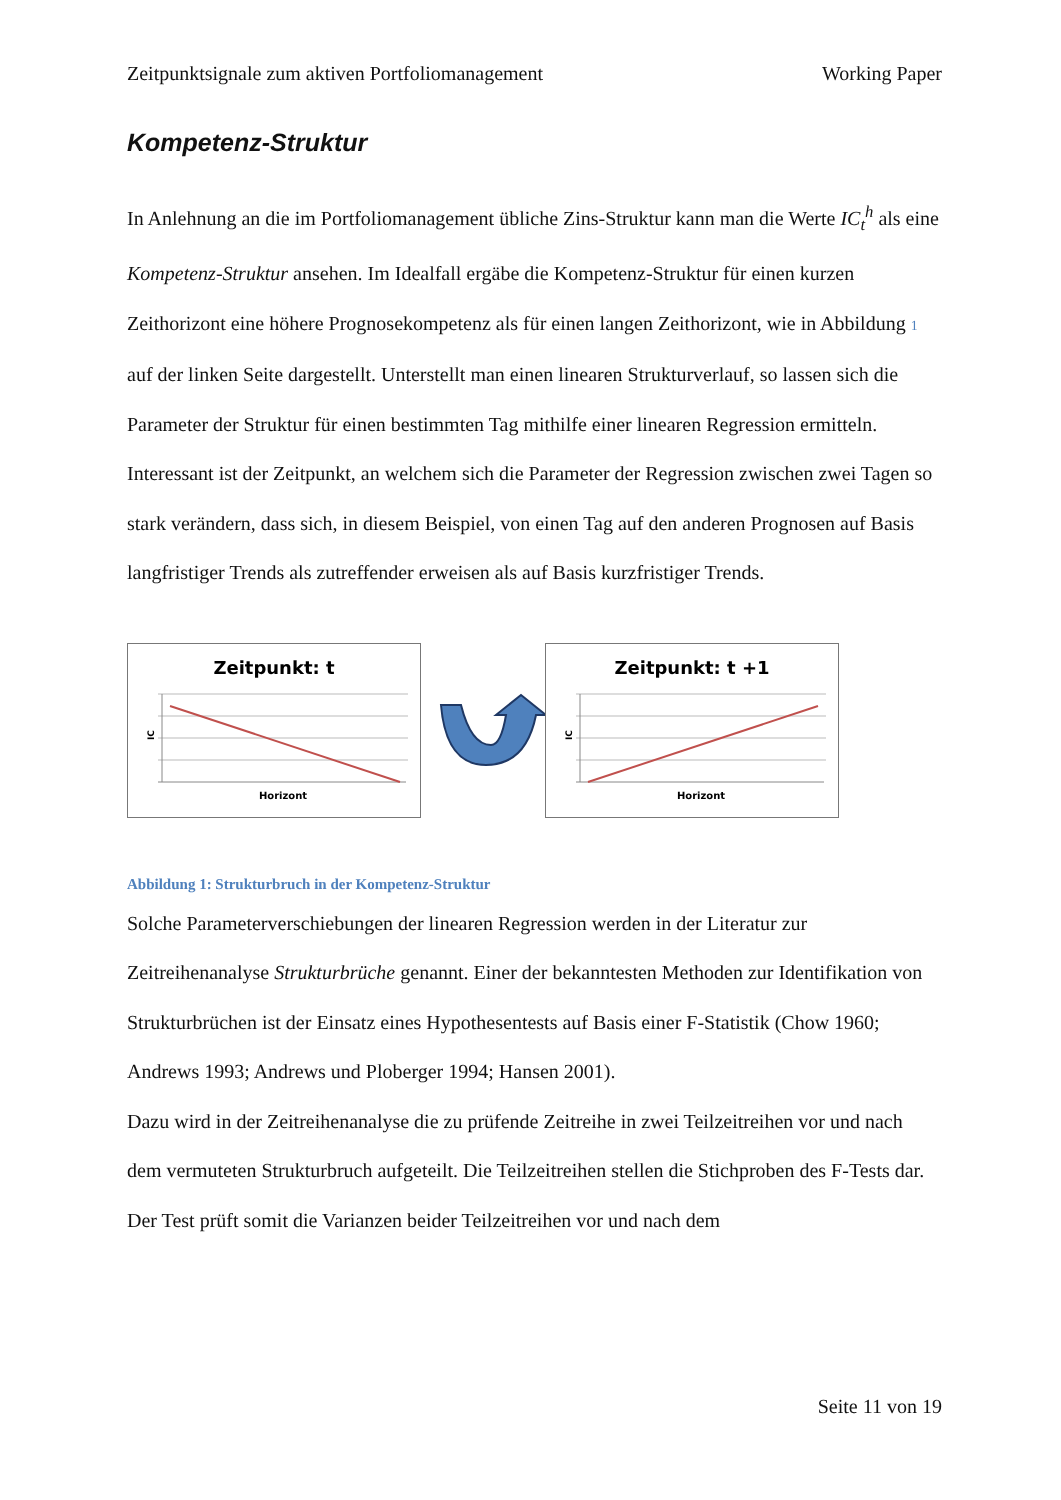Zeitpunktsignale zum aktiven Portfoliomanagement Working Paper
Kompetenz-Struktur
In Anlehnung an die im Portfoliomanagement übliche Zins-Struktur kann man die Werte IC<sub>t</sub><sup>h</sup> als eine Kompetenz-Struktur ansehen. Im Idealfall ergäbe die Kompetenz-Struktur für einen kurzen Zeithorizont eine höhere Prognosekompetenz als für einen langen Zeithorizont, wie in Abbildung 1 auf der linken Seite dargestellt. Unterstellt man einen linearen Strukturverlauf, so lassen sich die Parameter der Struktur für einen bestimmten Tag mithilfe einer linearen Regression ermitteln. Interessant ist der Zeitpunkt, an welchem sich die Parameter der Regression zwischen zwei Tagen so stark verändern, dass sich, in diesem Beispiel, von einen Tag auf den anderen Prognosen auf Basis langfristiger Trends als zutreffender erweisen als auf Basis kurzfristiger Trends.
Zeitpunkt: t
IC
Horizont
Zeitpunkt: t +1
IC
Horizont
Abbildung 1: Strukturbruch in der Kompetenz-Struktur
Solche Parameterverschiebungen der linearen Regression werden in der Literatur zur Zeitreihenanalyse Strukturbrüche genannt. Einer der bekanntesten Methoden zur Identifikation von Strukturbrüchen ist der Einsatz eines Hypothesentests auf Basis einer F-Statistik (Chow 1960; Andrews 1993; Andrews und Ploberger 1994; Hansen 2001).
Dazu wird in der Zeitreihenanalyse die zu prüfende Zeitreihe in zwei Teilzeitreihen vor und nach dem vermuteten Strukturbruch aufgeteilt. Die Teilzeitreihen stellen die Stichproben des F-Tests dar. Der Test prüft somit die Varianzen beider Teilzeitreihen vor und nach dem
Seite 11 von 19